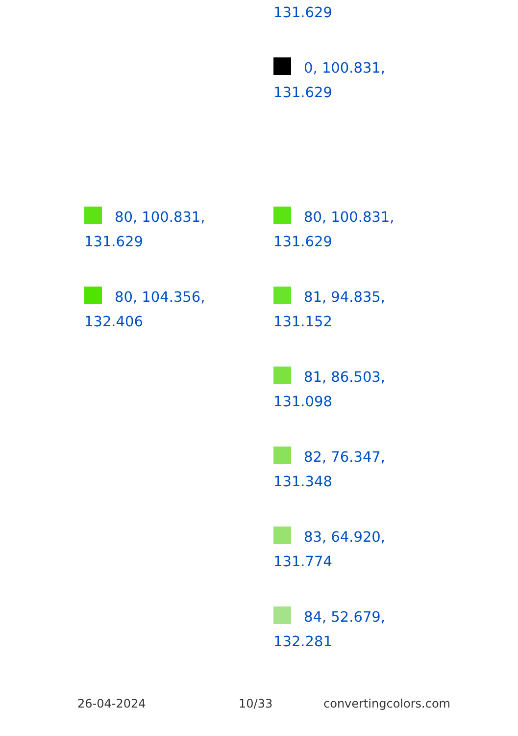131.629
0, 100.831, 131.629
80, 100.831, 131.629
80, 100.831, 131.629
80, 104.356, 132.406
81, 94.835, 131.152
81, 86.503, 131.098
82, 76.347, 131.348
83, 64.920, 131.774
84, 52.679, 132.281
26-04-2024 10/33 convertingcolors.com